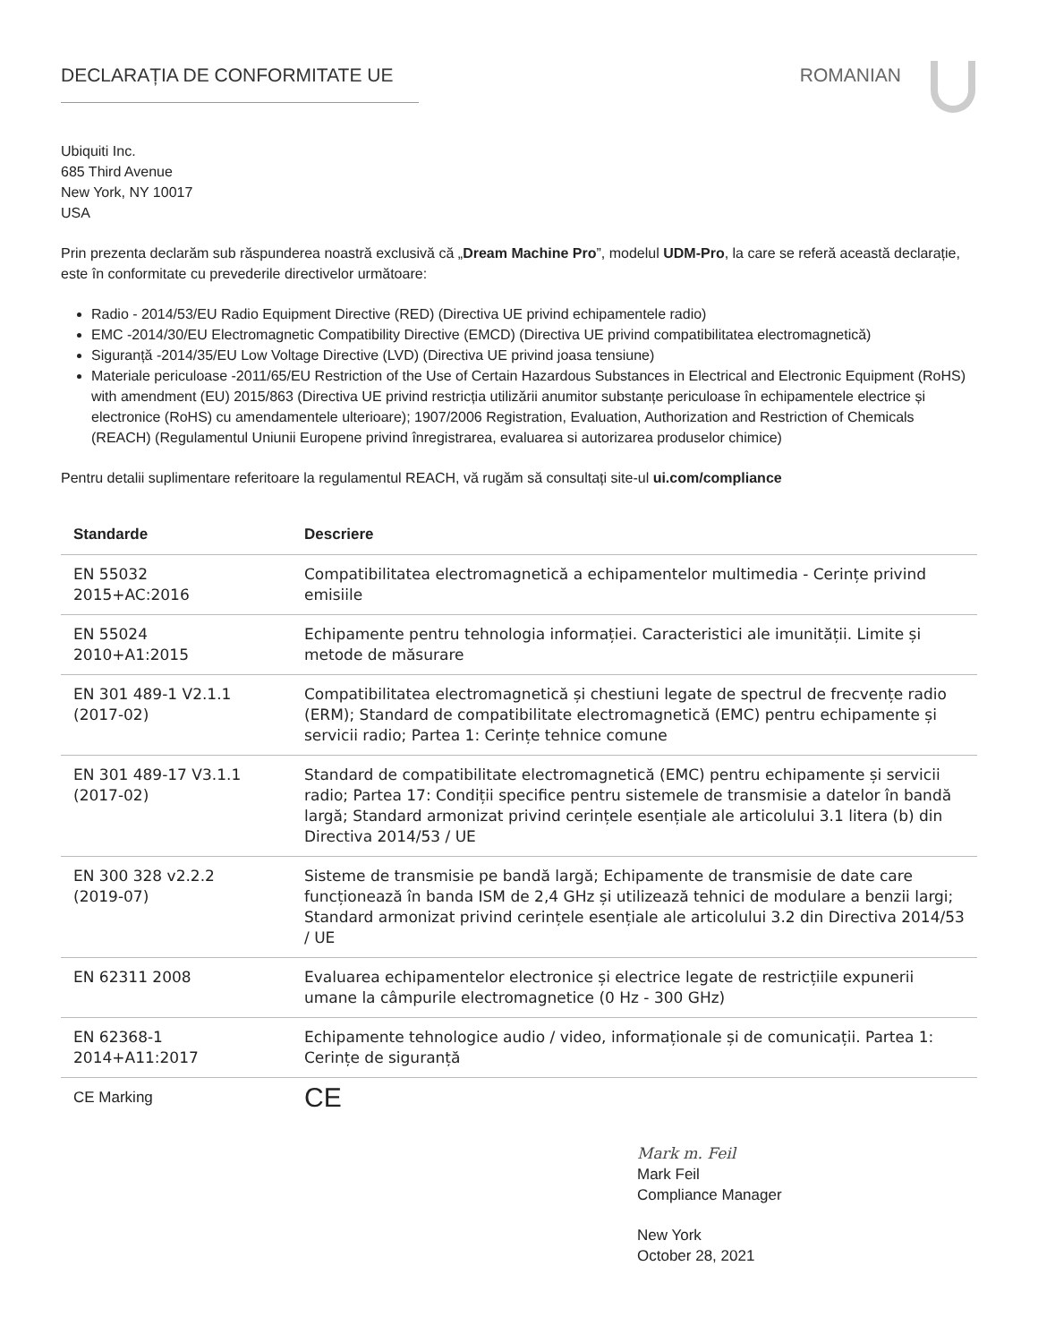DECLARAȚIA DE CONFORMITATE UE ROMANIAN
Ubiquiti Inc.
685 Third Avenue
New York, NY 10017
USA
Prin prezenta declarăm sub răspunderea noastră exclusivă că „Dream Machine Pro”, modelul UDM-Pro, la care se referă această declarație, este în conformitate cu prevederile directivelor următoare:
Radio - 2014/53/EU Radio Equipment Directive (RED) (Directiva UE privind echipamentele radio)
EMC -2014/30/EU Electromagnetic Compatibility Directive (EMCD) (Directiva UE privind compatibilitatea electromagnetică)
Siguranță -2014/35/EU Low Voltage Directive (LVD) (Directiva UE privind joasa tensiune)
Materiale periculoase -2011/65/EU Restriction of the Use of Certain Hazardous Substances in Electrical and Electronic Equipment (RoHS) with amendment (EU) 2015/863 (Directiva UE privind restricția utilizării anumitor substanțe periculoase în echipamentele electrice și electronice (RoHS) cu amendamentele ulterioare); 1907/2006 Registration, Evaluation, Authorization and Restriction of Chemicals (REACH) (Regulamentul Uniunii Europene privind înregistrarea, evaluarea si autorizarea produselor chimice)
Pentru detalii suplimentare referitoare la regulamentul REACH, vă rugăm să consultați site-ul ui.com/compliance
| Standarde | Descriere |
| --- | --- |
| EN 55032 2015+AC:2016 | Compatibilitatea electromagnetică a echipamentelor multimedia - Cerințe privind emisiile |
| EN 55024 2010+A1:2015 | Echipamente pentru tehnologia informației. Caracteristici ale imunității. Limite și metode de măsurare |
| EN 301 489-1 V2.1.1 (2017-02) | Compatibilitatea electromagnetică și chestiuni legate de spectrul de frecvențe radio (ERM); Standard de compatibilitate electromagnetică (EMC) pentru echipamente și servicii radio; Partea 1: Cerințe tehnice comune |
| EN 301 489-17 V3.1.1 (2017-02) | Standard de compatibilitate electromagnetică (EMC) pentru echipamente și servicii radio; Partea 17: Condiții specifice pentru sistemele de transmisie a datelor în bandă largă; Standard armonizat privind cerințele esențiale ale articolului 3.1 litera (b) din Directiva 2014/53 / UE |
| EN 300 328 v2.2.2 (2019-07) | Sisteme de transmisie pe bandă largă; Echipamente de transmisie de date care funcționează în banda ISM de 2,4 GHz și utilizează tehnici de modulare a benzii largi; Standard armonizat privind cerințele esențiale ale articolului 3.2 din Directiva 2014/53 / UE |
| EN 62311 2008 | Evaluarea echipamentelor electronice și electrice legate de restricțiile expunerii umane la câmpurile electromagnetice (0 Hz - 300 GHz) |
| EN 62368-1 2014+A11:2017 | Echipamente tehnologice audio / video, informaționale și de comunicații. Partea 1: Cerințe de siguranță |
| CE Marking | CE |
Mark m. Feil
Mark Feil
Compliance Manager
New York
October 28, 2021